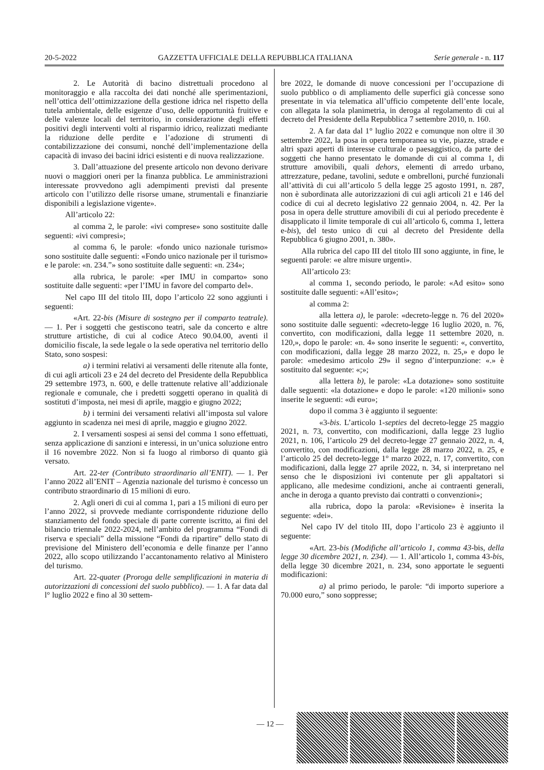20-5-2022 GAZZETTA UFFICIALE DELLA REPUBBLICA ITALIANA Serie generale - n. 117
2. Le Autorità di bacino distrettuali procedono al monitoraggio e alla raccolta dei dati nonché alle sperimentazioni, nell’ottica dell’ottimizzazione della gestione idrica nel rispetto della tutela ambientale, delle esigenze d’uso, delle opportunità fruitive e delle valenze locali del territorio, in considerazione degli effetti positivi degli interventi volti al risparmio idrico, realizzati mediante la riduzione delle perdite e l’adozione di strumenti di contabilizzazione dei consumi, nonché dell’implementazione della capacità di invaso dei bacini idrici esistenti e di nuova realizzazione.
3. Dall’attuazione del presente articolo non devono derivare nuovi o maggiori oneri per la finanza pubblica. Le amministrazioni interessate provvedono agli adempimenti previsti dal presente articolo con l’utilizzo delle risorse umane, strumentali e finanziarie disponibili a legislazione vigente».
All’articolo 22:
al comma 2, le parole: «ivi comprese» sono sostituite dalle seguenti: «ivi compresi»;
al comma 6, le parole: «fondo unico nazionale turismo» sono sostituite dalle seguenti: «Fondo unico nazionale per il turismo» e le parole: «n. 234.”» sono sostituite dalle seguenti: «n. 234»;
alla rubrica, le parole: «per IMU in comparto» sono sostituite dalle seguenti: «per l’IMU in favore del comparto del».
Nel capo III del titolo III, dopo l’articolo 22 sono aggiunti i seguenti:
«Art. 22-bis (Misure di sostegno per il comparto teatrale). — 1. Per i soggetti che gestiscono teatri, sale da concerto e altre strutture artistiche, di cui al codice Ateco 90.04.00, aventi il domicilio fiscale, la sede legale o la sede operativa nel territorio dello Stato, sono sospesi:
a) i termini relativi ai versamenti delle ritenute alla fonte, di cui agli articoli 23 e 24 del decreto del Presidente della Repubblica 29 settembre 1973, n. 600, e delle trattenute relative all’addizionale regionale e comunale, che i predetti soggetti operano in qualità di sostituti d’imposta, nei mesi di aprile, maggio e giugno 2022;
b) i termini dei versamenti relativi all’imposta sul valore aggiunto in scadenza nei mesi di aprile, maggio e giugno 2022.
2. I versamenti sospesi ai sensi del comma 1 sono effettuati, senza applicazione di sanzioni e interessi, in un’unica soluzione entro il 16 novembre 2022. Non si fa luogo al rimborso di quanto già versato.
Art. 22-ter (Contributo straordinario all’ENIT). — 1. Per l’anno 2022 all’ENIT – Agenzia nazionale del turismo è concesso un contributo straordinario di 15 milioni di euro.
2. Agli oneri di cui al comma 1, pari a 15 milioni di euro per l’anno 2022, si provvede mediante corrispondente riduzione dello stanziamento del fondo speciale di parte corrente iscritto, ai fini del bilancio triennale 2022-2024, nell’ambito del programma “Fondi di riserva e speciali” della missione “Fondi da ripartire” dello stato di previsione del Ministero dell’economia e delle finanze per l’anno 2022, allo scopo utilizzando l’accantonamento relativo al Ministero del turismo.
Art. 22-quater (Proroga delle semplificazioni in materia di autorizzazioni di concessioni del suolo pubblico). — 1. A far data dal l° luglio 2022 e fino al 30 settem-
bre 2022, le domande di nuove concessioni per l’occupazione di suolo pubblico o di ampliamento delle superfici già concesse sono presentate in via telematica all’ufficio competente dell’ente locale, con allegata la sola planimetria, in deroga al regolamento di cui al decreto del Presidente della Repubblica 7 settembre 2010, n. 160.
2. A far data dal 1° luglio 2022 e comunque non oltre il 30 settembre 2022, la posa in opera temporanea su vie, piazze, strade e altri spazi aperti di interesse culturale o paesaggistico, da parte dei soggetti che hanno presentato le domande di cui al comma 1, di strutture amovibili, quali dehors, elementi di arredo urbano, attrezzature, pedane, tavolini, sedute e ombrelloni, purché funzionali all’attività di cui all’articolo 5 della legge 25 agosto 1991, n. 287, non è subordinata alle autorizzazioni di cui agli articoli 21 e 146 del codice di cui al decreto legislativo 22 gennaio 2004, n. 42. Per la posa in opera delle strutture amovibili di cui al periodo precedente è disapplicato il limite temporale di cui all’articolo 6, comma 1, lettera e-bis), del testo unico di cui al decreto del Presidente della Repubblica 6 giugno 2001, n. 380».
Alla rubrica del capo III del titolo III sono aggiunte, in fine, le seguenti parole: «e altre misure urgenti».
All’articolo 23:
al comma 1, secondo periodo, le parole: «Ad esito» sono sostituite dalle seguenti: «All’esito»;
al comma 2:
alla lettera a), le parole: «decreto-legge n. 76 del 2020» sono sostituite dalle seguenti: «decreto-legge 16 luglio 2020, n. 76, convertito, con modificazioni, dalla legge 11 settembre 2020, n. 120,», dopo le parole: «n. 4» sono inserite le seguenti: «, convertito, con modificazioni, dalla legge 28 marzo 2022, n. 25,» e dopo le parole: «medesimo articolo 29» il segno d’interpunzione: «.» è sostituito dal seguente: «;»;
alla lettera b), le parole: «La dotazione» sono sostituite dalle seguenti: «la dotazione» e dopo le parole: «120 milioni» sono inserite le seguenti: «di euro»;
dopo il comma 3 è aggiunto il seguente:
«3-bis. L’articolo 1-septies del decreto-legge 25 maggio 2021, n. 73, convertito, con modificazioni, dalla legge 23 luglio 2021, n. 106, l’articolo 29 del decreto-legge 27 gennaio 2022, n. 4, convertito, con modificazioni, dalla legge 28 marzo 2022, n. 25, e l’articolo 25 del decreto-legge 1° marzo 2022, n. 17, convertito, con modificazioni, dalla legge 27 aprile 2022, n. 34, si interpretano nel senso che le disposizioni ivi contenute per gli appaltatori si applicano, alle medesime condizioni, anche ai contraenti generali, anche in deroga a quanto previsto dai contratti o convenzioni»;
alla rubrica, dopo la parola: «Revisione» è inserita la seguente: «dei».
Nel capo IV del titolo III, dopo l’articolo 23 è aggiunto il seguente:
«Art. 23-bis (Modifiche all’articolo 1, comma 43-bis, della legge 30 dicembre 2021, n. 234). — 1. All’articolo 1, comma 43-bis, della legge 30 dicembre 2021, n. 234, sono apportate le seguenti modificazioni:
a) al primo periodo, le parole: “di importo superiore a 70.000 euro,” sono soppresse;
— 12 —